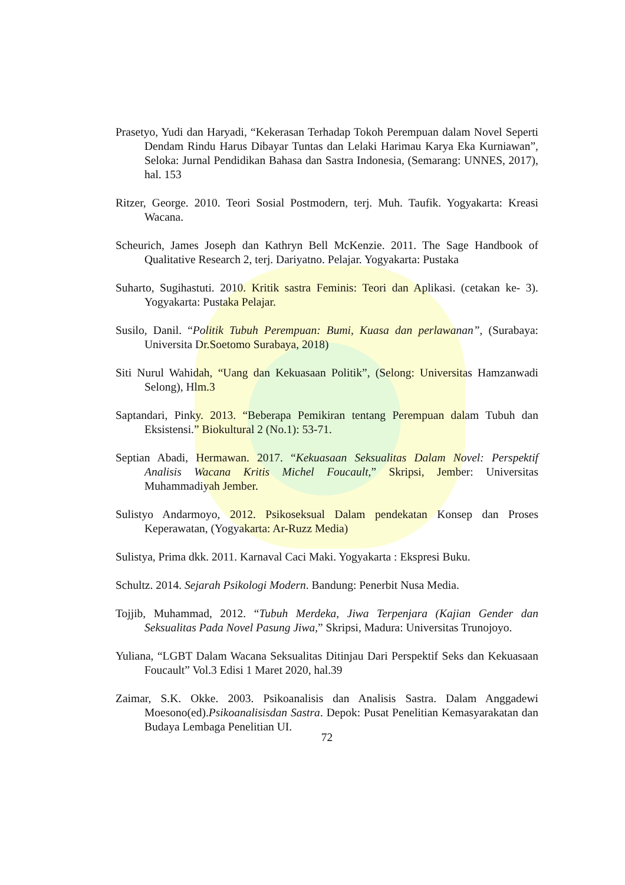Prasetyo, Yudi dan Haryadi, “Kekerasan Terhadap Tokoh Perempuan dalam Novel Seperti Dendam Rindu Harus Dibayar Tuntas dan Lelaki Harimau Karya Eka Kurniawan”, Seloka: Jurnal Pendidikan Bahasa dan Sastra Indonesia, (Semarang: UNNES, 2017), hal. 153
Ritzer, George. 2010. Teori Sosial Postmodern, terj. Muh. Taufik. Yogyakarta: Kreasi Wacana.
Scheurich, James Joseph dan Kathryn Bell McKenzie. 2011. The Sage Handbook of Qualitative Research 2, terj. Dariyatno. Pelajar. Yogyakarta: Pustaka
Suharto, Sugihastuti. 2010. Kritik sastra Feminis: Teori dan Aplikasi. (cetakan ke- 3). Yogyakarta: Pustaka Pelajar.
Susilo, Danil. “Politik Tubuh Perempuan: Bumi, Kuasa dan perlawanan”, (Surabaya: Universita Dr.Soetomo Surabaya, 2018)
Siti Nurul Wahidah, “Uang dan Kekuasaan Politik”, (Selong: Universitas Hamzanwadi Selong), Hlm.3
Saptandari, Pinky. 2013. “Beberapa Pemikiran tentang Perempuan dalam Tubuh dan Eksistensi.” Biokultural 2 (No.1): 53-71.
Septian Abadi, Hermawan. 2017. “Kekuasaan Seksualitas Dalam Novel: Perspektif Analisis Wacana Kritis Michel Foucault,” Skripsi, Jember: Universitas Muhammadiyah Jember.
Sulistyo Andarmoyo, 2012. Psikoseksual Dalam pendekatan Konsep dan Proses Keperawatan, (Yogyakarta: Ar-Ruzz Media)
Sulistya, Prima dkk. 2011. Karnaval Caci Maki. Yogyakarta : Ekspresi Buku.
Schultz. 2014. Sejarah Psikologi Modern. Bandung: Penerbit Nusa Media.
Tojjib, Muhammad, 2012. “Tubuh Merdeka, Jiwa Terpenjara (Kajian Gender dan Seksualitas Pada Novel Pasung Jiwa,” Skripsi, Madura: Universitas Trunojoyo.
Yuliana, “LGBT Dalam Wacana Seksualitas Ditinjau Dari Perspektif Seks dan Kekuasaan Foucault” Vol.3 Edisi 1 Maret 2020, hal.39
Zaimar, S.K. Okke. 2003. Psikoanalisis dan Analisis Sastra. Dalam Anggadewi Moesono(ed).Psikoanalisisdan Sastra. Depok: Pusat Penelitian Kemasyarakatan dan Budaya Lembaga Penelitian UI.
72